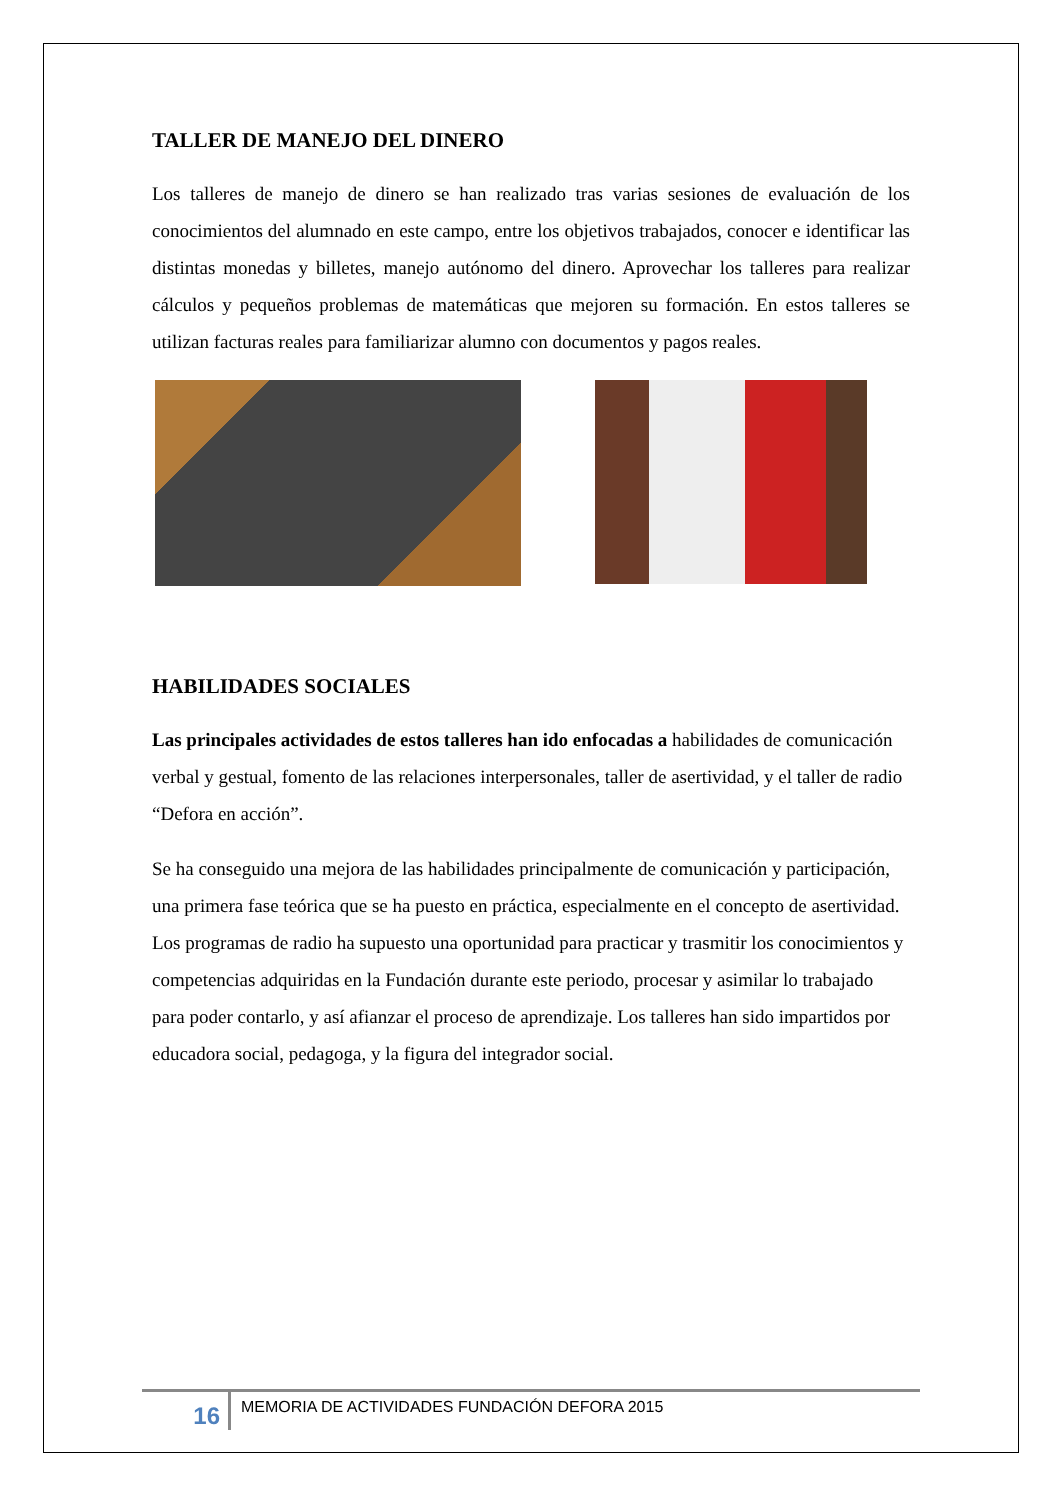TALLER DE MANEJO DEL DINERO
Los talleres de manejo de dinero se han realizado tras varias sesiones de evaluación de los conocimientos del alumnado en este campo, entre los objetivos trabajados, conocer e identificar las distintas monedas y billetes, manejo autónomo del dinero. Aprovechar los talleres para realizar cálculos y pequeños problemas de matemáticas que mejoren su formación. En estos talleres se utilizan facturas reales para familiarizar alumno con documentos y pagos reales.
HABILIDADES SOCIALES
Las principales actividades de estos talleres han ido enfocadas a habilidades de comunicación verbal y gestual, fomento de las relaciones interpersonales, taller de asertividad, y el taller de radio “Defora en acción”.
Se ha conseguido una mejora de las habilidades principalmente de comunicación y participación, una primera fase teórica que se ha puesto en práctica, especialmente en el concepto de asertividad. Los programas de radio ha supuesto una oportunidad para practicar y trasmitir los conocimientos y competencias adquiridas en la Fundación durante este periodo, procesar y asimilar lo trabajado para poder contarlo, y así afianzar el proceso de aprendizaje. Los talleres han sido impartidos por educadora social, pedagoga, y la figura del integrador social.
16
MEMORIA DE ACTIVIDADES FUNDACIÓN DEFORA 2015